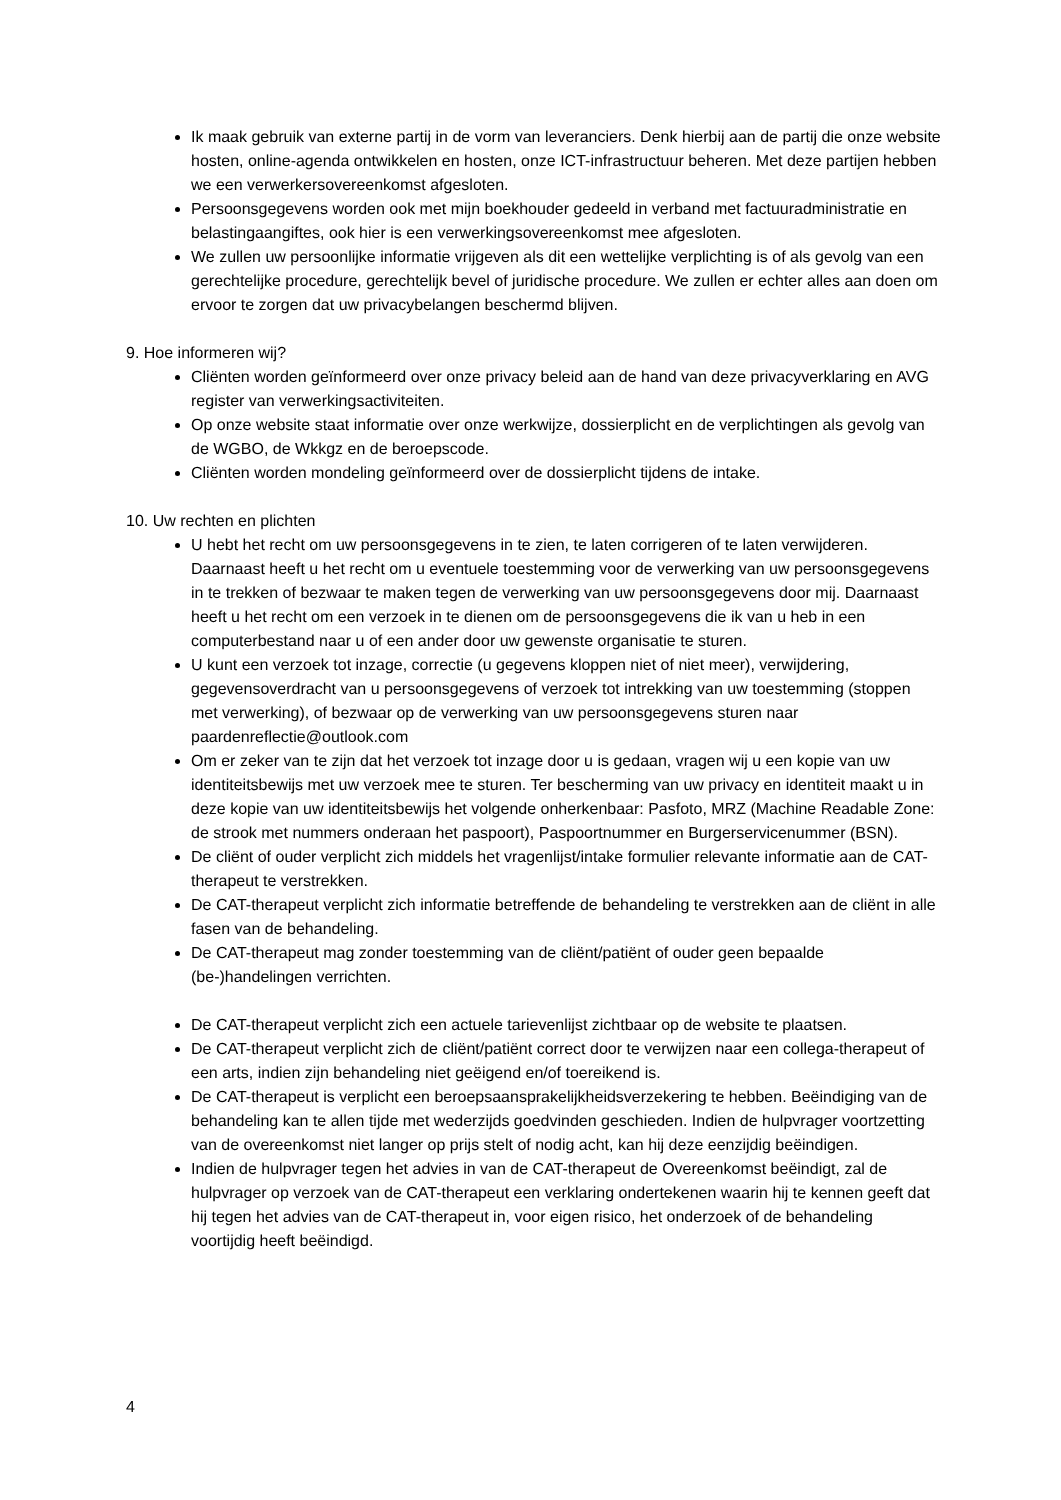Ik maak gebruik van externe partij in de vorm van leveranciers. Denk hierbij aan de partij die onze website hosten, online-agenda ontwikkelen en hosten, onze ICT-infrastructuur beheren. Met deze partijen hebben we een verwerkersovereenkomst afgesloten.
Persoonsgegevens worden ook met mijn boekhouder gedeeld in verband met factuuradministratie en belastingaangiftes, ook hier is een verwerkingsovereenkomst mee afgesloten.
We zullen uw persoonlijke informatie vrijgeven als dit een wettelijke verplichting is of als gevolg van een gerechtelijke procedure, gerechtelijk bevel of juridische procedure. We zullen er echter alles aan doen om ervoor te zorgen dat uw privacybelangen beschermd blijven.
9. Hoe informeren wij?
Cliënten worden geïnformeerd over onze privacy beleid aan de hand van deze privacyverklaring en AVG register van verwerkingsactiviteiten.
Op onze website staat informatie over onze werkwijze, dossierplicht en de verplichtingen als gevolg van de WGBO, de Wkkgz en de beroepscode.
Cliënten worden mondeling geïnformeerd over de dossierplicht tijdens de intake.
10. Uw rechten en plichten
U hebt het recht om uw persoonsgegevens in te zien, te laten corrigeren of te laten verwijderen. Daarnaast heeft u het recht om u eventuele toestemming voor de verwerking van uw persoonsgegevens in te trekken of bezwaar te maken tegen de verwerking van uw persoonsgegevens door mij. Daarnaast heeft u het recht om een verzoek in te dienen om de persoonsgegevens die ik van u heb in een computerbestand naar u of een ander door uw gewenste organisatie te sturen.
U kunt een verzoek tot inzage, correctie (u gegevens kloppen niet of niet meer), verwijdering, gegevensoverdracht van u persoonsgegevens of verzoek tot intrekking van uw toestemming (stoppen met verwerking), of bezwaar op de verwerking van uw persoonsgegevens sturen naar paardenreflectie@outlook.com
Om er zeker van te zijn dat het verzoek tot inzage door u is gedaan, vragen wij u een kopie van uw identiteitsbewijs met uw verzoek mee te sturen. Ter bescherming van uw privacy en identiteit maakt u in deze kopie van uw identiteitsbewijs het volgende onherkenbaar: Pasfoto, MRZ (Machine Readable Zone: de strook met nummers onderaan het paspoort), Paspoortnummer en Burgerservicenummer (BSN).
De cliënt of ouder verplicht zich middels het vragenlijst/intake formulier relevante informatie aan de CAT-therapeut te verstrekken.
De CAT-therapeut verplicht zich informatie betreffende de behandeling te verstrekken aan de cliënt in alle fasen van de behandeling.
De CAT-therapeut mag zonder toestemming van de cliënt/patiënt of ouder geen bepaalde (be-)handelingen verrichten.
De CAT-therapeut verplicht zich een actuele tarievenlijst zichtbaar op de website te plaatsen.
De CAT-therapeut verplicht zich de cliënt/patiënt correct door te verwijzen naar een collega-therapeut of een arts, indien zijn behandeling niet geëigend en/of toereikend is.
De CAT-therapeut is verplicht een beroepsaansprakelijkheidsverzekering te hebben. Beëindiging van de behandeling kan te allen tijde met wederzijds goedvinden geschieden. Indien de hulpvrager voortzetting van de overeenkomst niet langer op prijs stelt of nodig acht, kan hij deze eenzijdig beëindigen.
Indien de hulpvrager tegen het advies in van de CAT-therapeut de Overeenkomst beëindigt, zal de hulpvrager op verzoek van de CAT-therapeut een verklaring ondertekenen waarin hij te kennen geeft dat hij tegen het advies van de CAT-therapeut in, voor eigen risico, het onderzoek of de behandeling voortijdig heeft beëindigd.
4